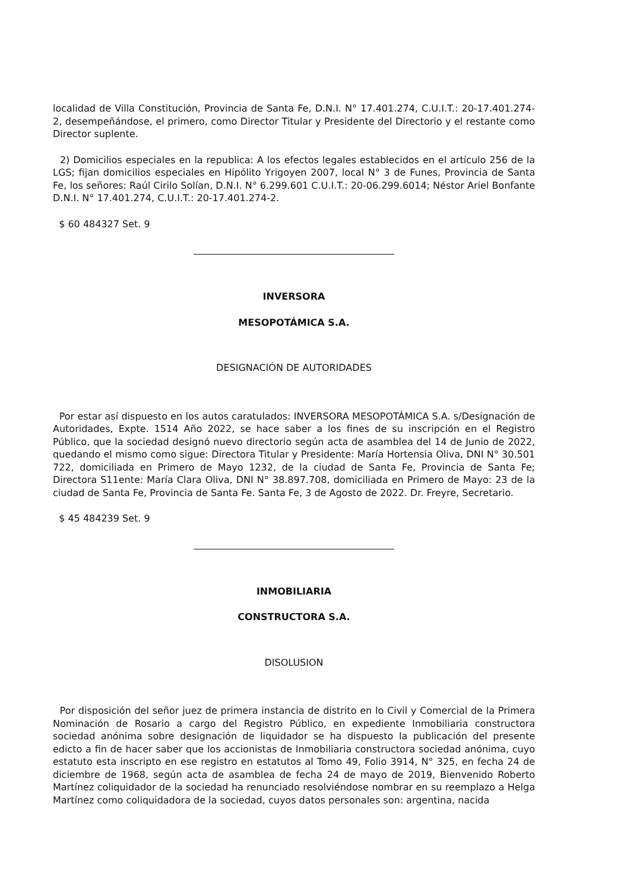localidad de Villa Constitución, Provincia de Santa Fe, D.N.I. N° 17.401.274, C.U.I.T.: 20-17.401.274-2, desempeñándose, el primero, como Director Titular y Presidente del Directorio y el restante como Director suplente.
2) Domicilios especiales en la republica: A los efectos legales establecidos en el artículo 256 de la LGS; fijan domicilios especiales en Hipólito Yrigoyen 2007, local N° 3 de Funes, Provincia de Santa Fe, los señores: Raúl Cirilo Solían, D.N.I. N° 6.299.601 C.U.I.T.: 20-06.299.6014; Néstor Ariel Bonfante D.N.I. N° 17.401.274, C.U.I.T.: 20-17.401.274-2.
$ 60 484327 Set. 9
INVERSORA
MESOPOTÁMICA S.A.
DESIGNACIÓN DE AUTORIDADES
Por estar así dispuesto en los autos caratulados: INVERSORA MESOPOTÁMICA S.A. s/Designación de Autoridades, Expte. 1514 Año 2022, se hace saber a los fines de su inscripción en el Registro Público, que la sociedad designó nuevo directorio según acta de asamblea del 14 de Junio de 2022, quedando el mismo como sigue: Directora Titular y Presidente: María Hortensia Oliva, DNI N° 30.501 722, domiciliada en Primero de Mayo 1232, de la ciudad de Santa Fe, Provincia de Santa Fe; Directora S11ente: María Clara Oliva, DNI N° 38.897.708, domiciliada en Primero de Mayo: 23 de la ciudad de Santa Fe, Provincia de Santa Fe. Santa Fe, 3 de Agosto de 2022. Dr. Freyre, Secretario.
$ 45 484239 Set. 9
INMOBILIARIA
CONSTRUCTORA S.A.
DISOLUSION
Por disposición del señor juez de primera instancia de distrito en lo Civil y Comercial de la Primera Nominación de Rosario a cargo del Registro Público, en expediente Inmobiliaria constructora sociedad anónima sobre designación de liquidador se ha dispuesto la publicación del presente edicto a fin de hacer saber que los accionistas de Inmobiliaria constructora sociedad anónima, cuyo estatuto esta inscripto en ese registro en estatutos al Tomo 49, Folio 3914, N° 325, en fecha 24 de diciembre de 1968, según acta de asamblea de fecha 24 de mayo de 2019, Bienvenido Roberto Martínez coliquidador de la sociedad ha renunciado resolviéndose nombrar en su reemplazo a Helga Martínez como coliquidadora de la sociedad, cuyos datos personales son: argentina, nacida